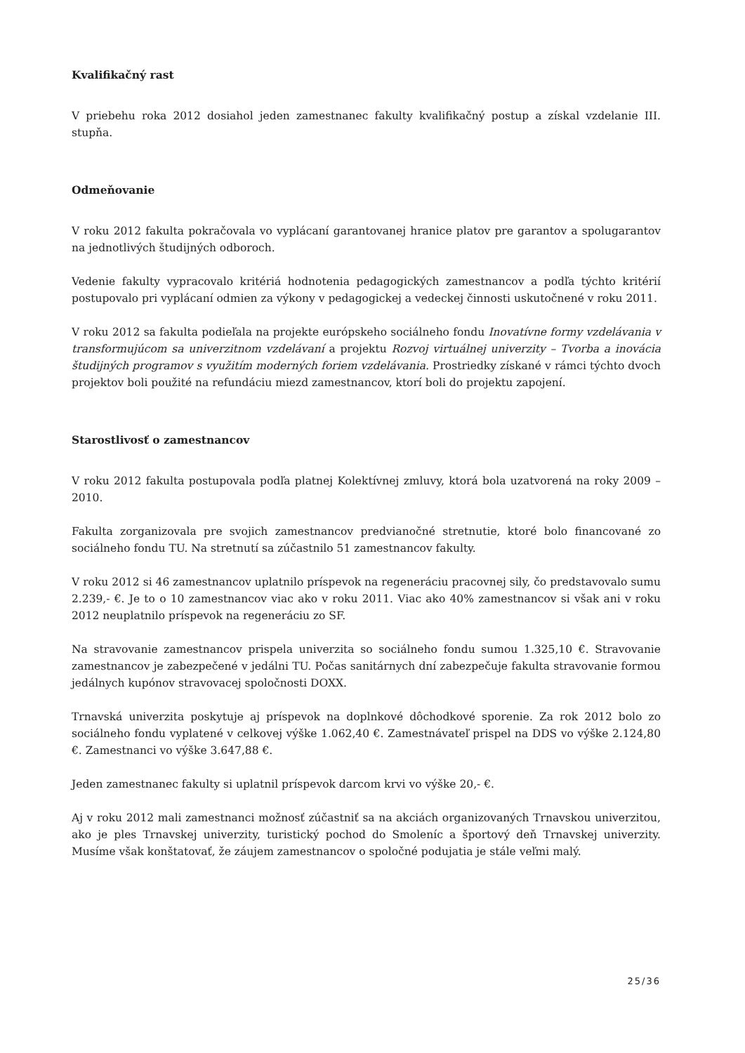Kvalifikačný rast
V priebehu roka 2012 dosiahol jeden zamestnanec fakulty kvalifikačný postup a získal vzdelanie III. stupňa.
Odmeňovanie
V roku 2012 fakulta pokračovala vo vyplácaní garantovanej hranice platov pre garantov a spolugarantov na jednotlivých študijných odboroch.
Vedenie fakulty vypracovalo kritériá hodnotenia pedagogických zamestnancov a podľa týchto kritérií postupovalo pri vyplácaní odmien za výkony v pedagogickej a vedeckej činnosti uskutočnené v roku 2011.
V roku 2012 sa fakulta podieľala na projekte európskeho sociálneho fondu Inovatívne formy vzdelávania v transformujúcom sa univerzitnom vzdelávaní a projektu Rozvoj virtuálnej univerzity – Tvorba a inovácia študijných programov s využitím moderných foriem vzdelávania. Prostriedky získané v rámci týchto dvoch projektov boli použité na refundáciu miezd zamestnancov, ktorí boli do projektu zapojení.
Starostlivosť o zamestnancov
V roku 2012 fakulta postupovala podľa platnej Kolektívnej zmluvy, ktorá bola uzatvorená na roky 2009 – 2010.
Fakulta zorganizovala pre svojich zamestnancov predvianočné stretnutie, ktoré bolo financované zo sociálneho fondu TU. Na stretnutí sa zúčastnilo 51 zamestnancov fakulty.
V roku 2012 si 46 zamestnancov uplatnilo príspevok na regeneráciu pracovnej sily, čo predstavovalo sumu 2.239,- €. Je to o 10 zamestnancov viac ako v roku 2011. Viac ako 40% zamestnancov si však ani v roku 2012 neuplatnilo príspevok na regeneráciu zo SF.
Na stravovanie zamestnancov prispela univerzita so sociálneho fondu sumou 1.325,10 €. Stravovanie zamestnancov je zabezpečené v jedálni TU. Počas sanitárnych dní zabezpečuje fakulta stravovanie formou jedálnych kupónov stravovacej spoločnosti DOXX.
Trnavská univerzita poskytuje aj príspevok na doplnkové dôchodkové sporenie. Za rok 2012 bolo zo sociálneho fondu vyplatené v celkovej výške 1.062,40 €. Zamestnávateľ prispel na DDS vo výške 2.124,80 €. Zamestnanci vo výške 3.647,88 €.
Jeden zamestnanec fakulty si uplatnil príspevok darcom krvi vo výške 20,- €.
Aj v roku 2012 mali zamestnanci možnosť zúčastniť sa na akciách organizovaných Trnavskou univerzitou, ako je ples Trnavskej univerzity, turistický pochod do Smoleníc a športový deň Trnavskej univerzity. Musíme však konštatovať, že záujem zamestnancov o spoločné podujatia je stále veľmi malý.
25/36